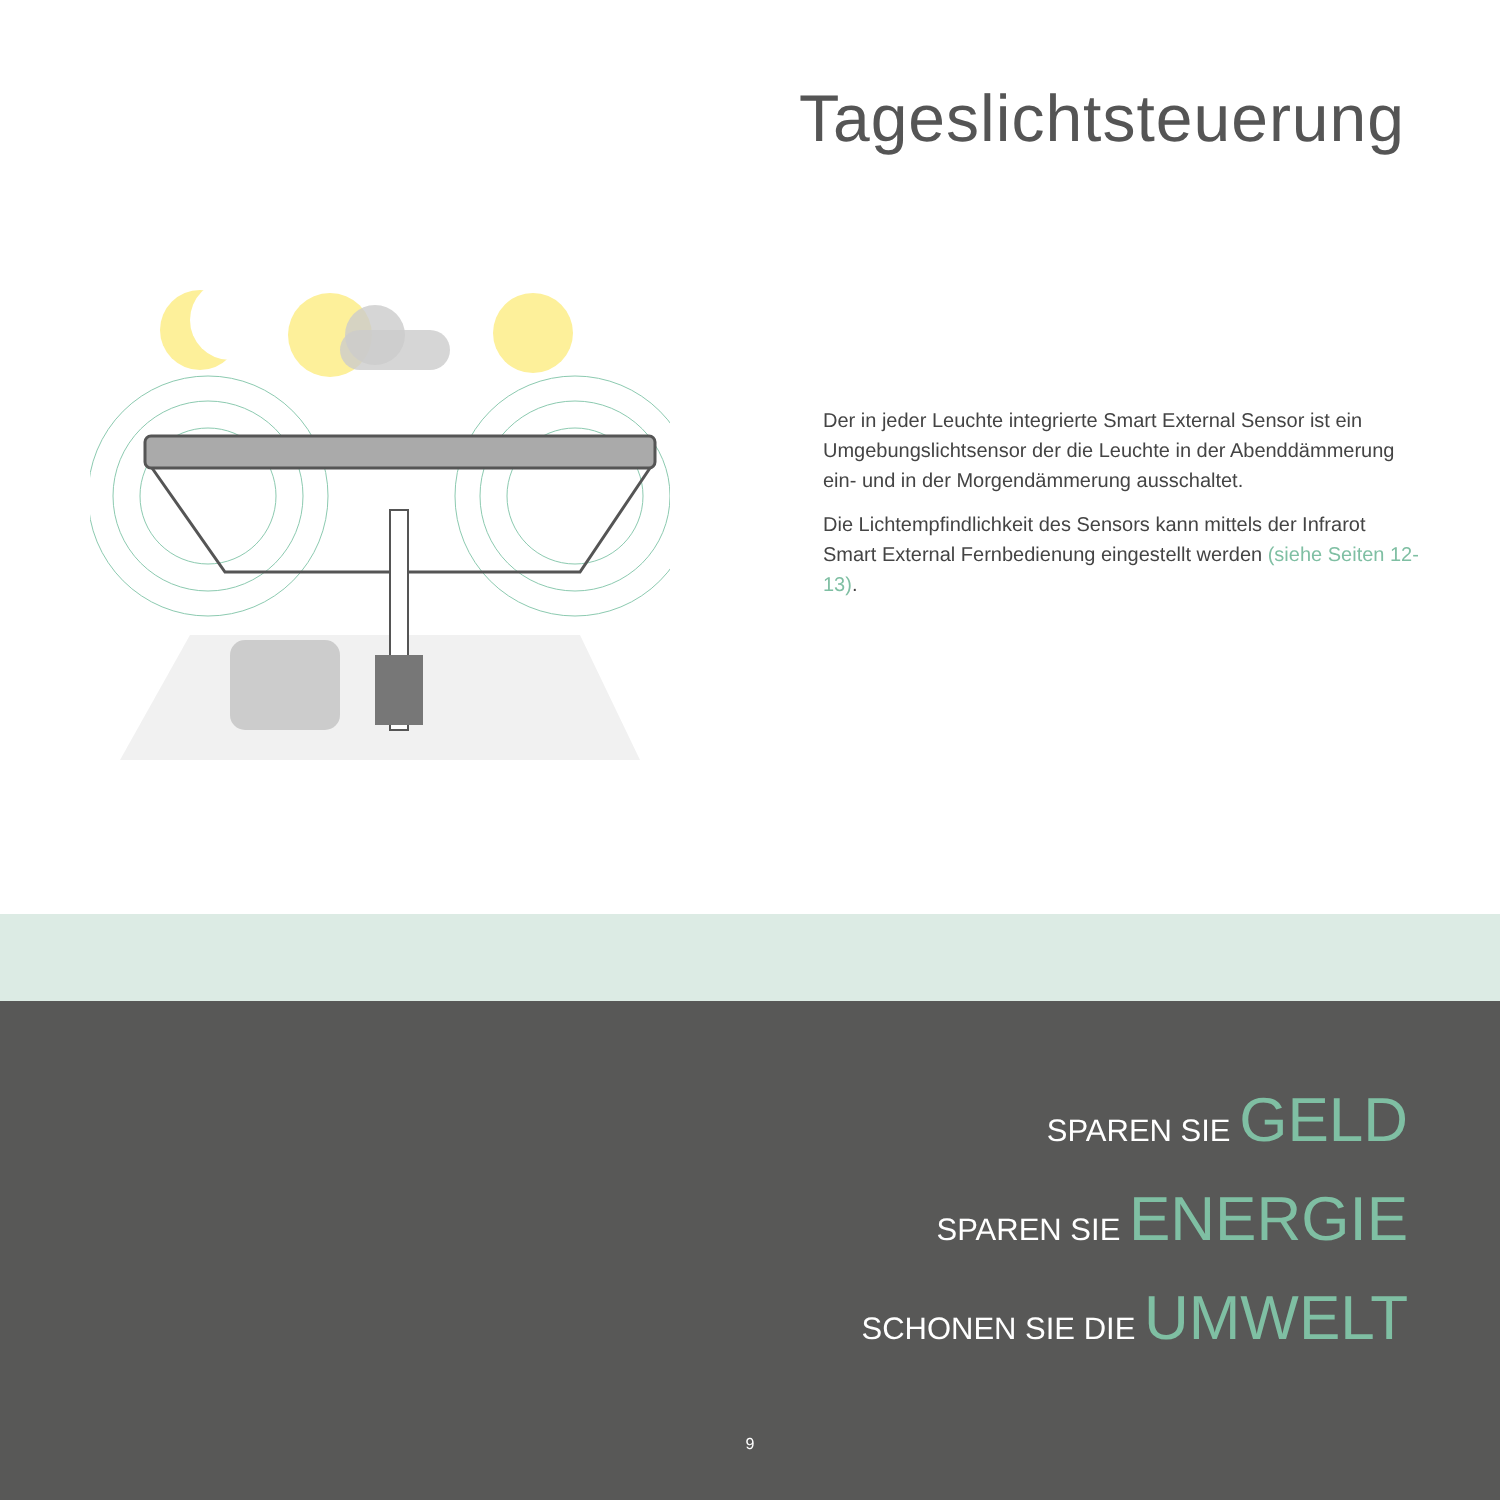Tageslichtsteuerung
Der in jeder Leuchte integrierte Smart External Sensor ist ein Umgebungslichtsensor der die Leuchte in der Abenddämmerung ein- und in der Morgendämmerung ausschaltet.
Die Lichtempfindlichkeit des Sensors kann mittels der Infrarot Smart External Fernbedienung eingestellt werden (siehe Seiten 12-13).
SPAREN SIE GELD
SPAREN SIE ENERGIE
SCHONEN SIE DIE UMWELT
9